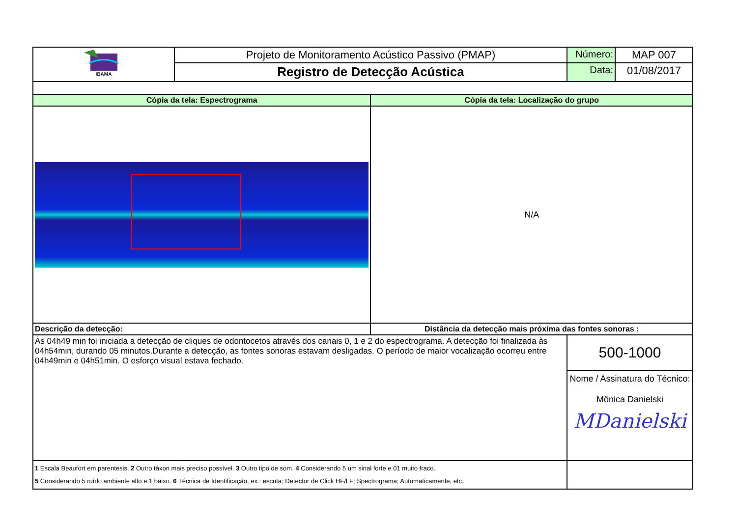| IBAMA | Projeto de Monitoramento Acústico Passivo (PMAP) | | Número: | MAP 007 |
| | Registro de Detecção Acústica | | Data: | 01/08/2017 |
| Cópia da tela: Espectrograma | | Cópia da tela: Localização do grupo | | |
| | | N/A | | |
| Descrição da detecção: | | Distância da detecção mais próxima das fontes sonoras : | | |
| Às 04h49 min foi iniciada a detecção de cliques de odontocetos através dos canais 0, 1 e 2 do espectrograma. A detecção foi finalizada às 04h54min, durando 05 minutos.Durante a detecção, as fontes sonoras estavam desligadas. O período de maior vocalização ocorreu entre 04h49min e 04h51min. O esforço visual estava fechado. | | | 500-1000 Nome / Assinatura do Técnico: Mônica Danielski MDanielski | |
| 1 Escala Beaufort em parentesis. 2 Outro táxon mais preciso possível. 3 Outro tipo de som. 4 Considerando 5 um sinal forte e 01 muito fraco. 5 Considerando 5 ruído ambiente alto e 1 baixo. 6 Técnica de Identificação, ex.: escuta; Detector de Click HF/LF; Spectrograma; Automaticamente, etc. | | | | |